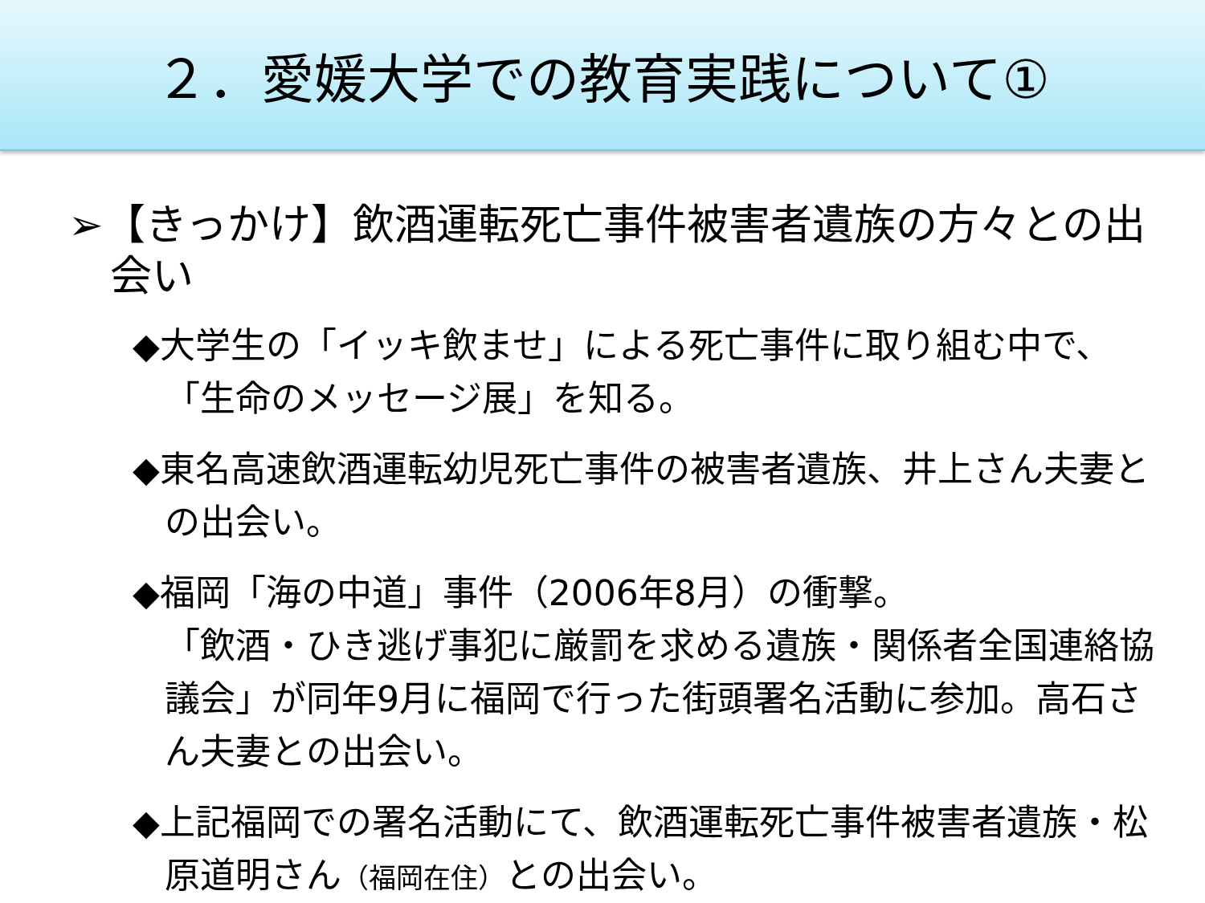２．愛媛大学での教育実践について①
➢【きっかけ】飲酒運転死亡事件被害者遺族の方々との出会い
◆大学生の「イッキ飲ませ」による死亡事件に取り組む中で、「生命のメッセージ展」を知る。
◆東名高速飲酒運転幼児死亡事件の被害者遺族、井上さん夫妻との出会い。
◆福岡「海の中道」事件（2006年8月）の衝撃。
「飲酒・ひき逃げ事犯に厳罰を求める遺族・関係者全国連絡協議会」が同年9月に福岡で行った街頭署名活動に参加。高石さん夫妻との出会い。
◆上記福岡での署名活動にて、飲酒運転死亡事件被害者遺族・松原道明さん（福岡在住）との出会い。